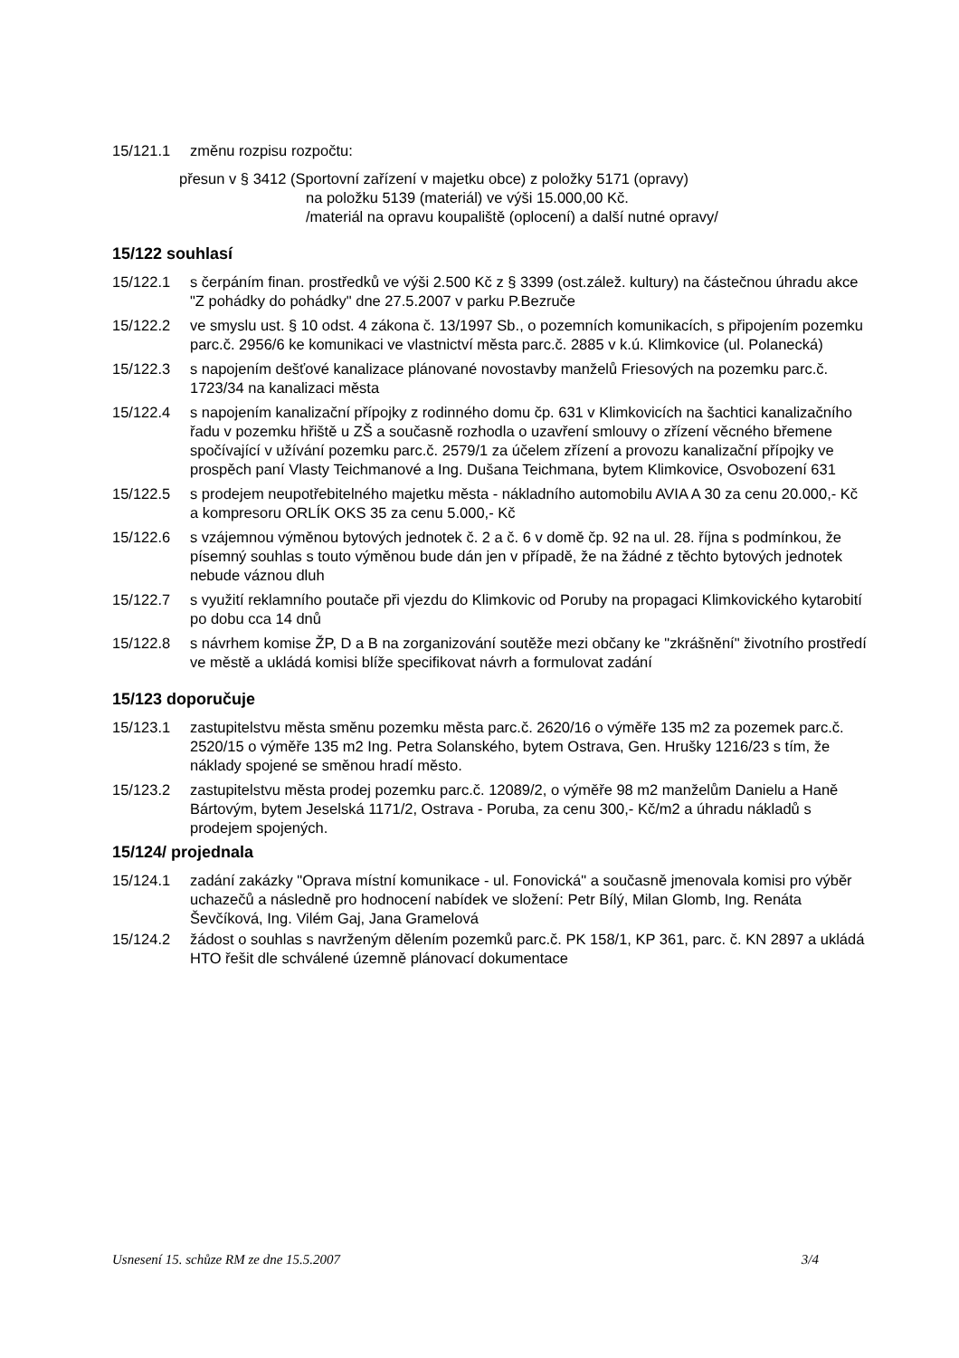15/121.1 změnu rozpisu rozpočtu:
přesun v § 3412 (Sportovní zařízení v majetku obce) z položky 5171 (opravy)
na položku 5139 (materiál) ve výši 15.000,00 Kč.
/materiál na opravu koupaliště (oplocení) a další nutné opravy/
15/122 souhlasí
15/122.1 s čerpáním finan. prostředků ve výši 2.500 Kč z § 3399 (ost.zálež. kultury) na částečnou úhradu akce "Z pohádky do pohádky" dne 27.5.2007 v parku P.Bezruče
15/122.2 ve smyslu ust. § 10 odst. 4 zákona č. 13/1997 Sb., o pozemních komunikacích, s připojením pozemku parc.č. 2956/6 ke komunikaci ve vlastnictví města parc.č. 2885 v k.ú. Klimkovice (ul. Polanecká)
15/122.3 s napojením dešťové kanalizace plánované novostavby manželů Friesových na pozemku parc.č. 1723/34 na kanalizaci města
15/122.4 s napojením kanalizační přípojky z rodinného domu čp. 631 v Klimkovicích na šachtici kanalizačního řadu v pozemku hřiště u ZŠ a současně rozhodla o uzavření smlouvy o zřízení věcného břemene spočívající v užívání pozemku parc.č. 2579/1 za účelem zřízení a provozu kanalizační přípojky ve prospěch paní Vlasty Teichmanové a Ing. Dušana Teichmana, bytem Klimkovice, Osvobození 631
15/122.5 s prodejem neupotřebitelného majetku města - nákladního automobilu AVIA A 30 za cenu 20.000,- Kč a kompresoru ORLÍK OKS 35 za cenu 5.000,- Kč
15/122.6 s vzájemnou výměnou bytových jednotek č. 2 a č. 6 v domě čp. 92 na ul. 28. října s podmínkou, že písemný souhlas s touto výměnou bude dán jen v případě, že na žádné z těchto bytových jednotek nebude váznou dluh
15/122.7 s využití reklamního poutače při vjezdu do Klimkovic od Poruby na propagaci Klimkovického kytarobití po dobu cca 14 dnů
15/122.8 s návrhem komise ŽP, D a B na zorganizování soutěže mezi občany ke "zkrášnění" životního prostředí ve městě a ukládá komisi blíže specifikovat návrh a formulovat zadání
15/123 doporučuje
15/123.1 zastupitelstvu města směnu pozemku města parc.č. 2620/16 o výměře 135 m2 za pozemek parc.č. 2520/15 o výměře 135 m2 Ing. Petra Solanského, bytem Ostrava, Gen. Hrušky 1216/23 s tím, že náklady spojené se směnou hradí město.
15/123.2 zastupitelstvu města prodej pozemku parc.č. 12089/2, o výměře 98 m2 manželům Danielu a Haně Bártovým, bytem Jeselská 1171/2, Ostrava - Poruba, za cenu 300,- Kč/m2 a úhradu nákladů s prodejem spojených.
15/124/ projednala
15/124.1 zadání zakázky "Oprava místní komunikace - ul. Fonovická" a současně jmenovala komisi pro výběr uchazečů a následně pro hodnocení nabídek ve složení: Petr Bílý, Milan Glomb, Ing. Renáta Ševčíková, Ing. Vilém Gaj, Jana Gramelová
15/124.2 žádost o souhlas s navrženým dělením pozemků parc.č. PK 158/1, KP 361, parc. č. KN 2897 a ukládá HTO řešit dle schválené územně plánovací dokumentace
Usnesení 15. schůze RM ze dne 15.5.2007 3/4